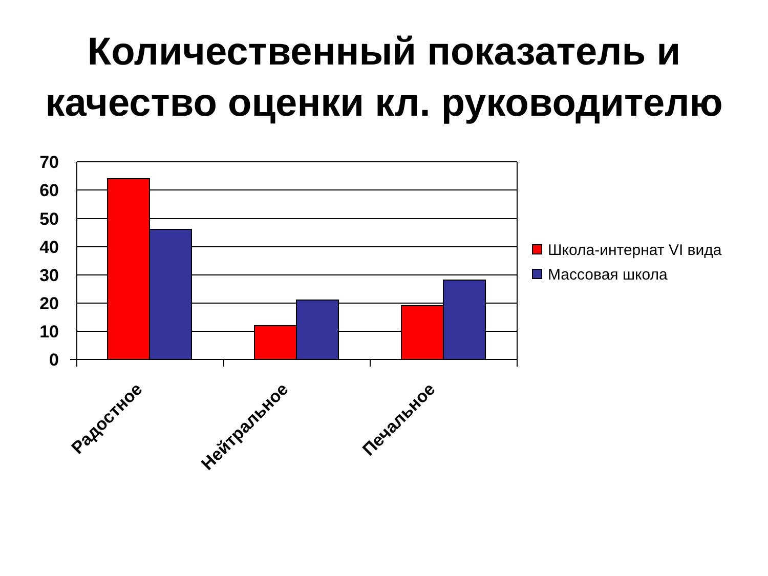Количественный показатель и
качество оценки кл. руководителю
70
60
50
40
30
20
10
0
Радостное
Нейтральное
Печальное
Школа-интернат VI вида
Массовая школа